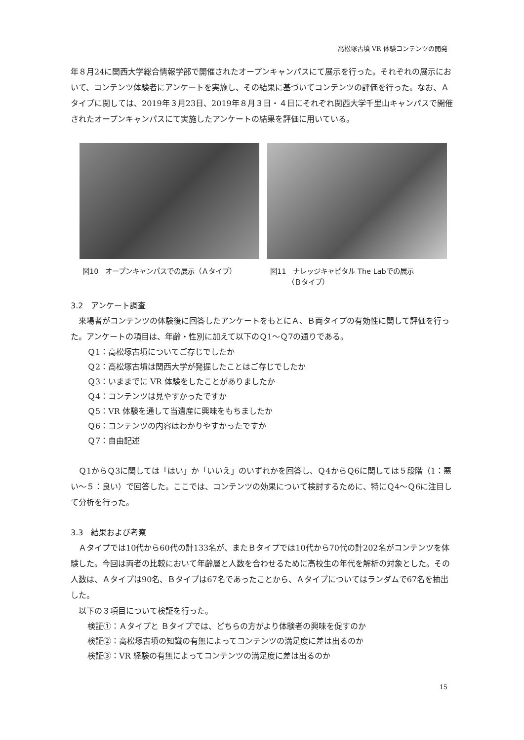高松塚古墳 VR 体験コンテンツの開発
年８月24に関西大学総合情報学部で開催されたオープンキャンパスにて展示を行った。それぞれの展示において、コンテンツ体験者にアンケートを実施し、その結果に基づいてコンテンツの評価を行った。なお、Ａタイプに関しては、2019年３月23日、2019年８月３日・４日にそれぞれ関西大学千里山キャンパスで開催されたオープンキャンパスにて実施したアンケートの結果を評価に用いている。
図10　オープンキャンパスでの展示（Ａタイプ） 図11　ナレッジキャピタル The Labでの展示
　　　（Ｂタイプ）
3.2　アンケート調査
来場者がコンテンツの体験後に回答したアンケートをもとにＡ、Ｂ両タイプの有効性に関して評価を行った。アンケートの項目は、年齢・性別に加えて以下のＱ1～Ｑ7の通りである。
Ｑ1：高松塚古墳についてご存じでしたか
Ｑ2：高松塚古墳は関西大学が発掘したことはご存じでしたか
Ｑ3：いままでに VR 体験をしたことがありましたか
Ｑ4：コンテンツは見やすかったですか
Ｑ5：VR 体験を通して当遺産に興味をもちましたか
Ｑ6：コンテンツの内容はわかりやすかったですか
Ｑ7：自由記述
Ｑ1からＱ3に関しては「はい」か「いいえ」のいずれかを回答し、Ｑ4からＱ6に関しては５段階（1：悪い～５：良い）で回答した。ここでは、コンテンツの効果について検討するために、特にＱ4～Ｑ6に注目して分析を行った。
3.3　結果および考察
Ａタイプでは10代から60代の計133名が、またＢタイプでは10代から70代の計202名がコンテンツを体験した。今回は両者の比較において年齢層と人数を合わせるために高校生の年代を解析の対象とした。その人数は、Ａタイプは90名、Ｂタイプは67名であったことから、Ａタイプについてはランダムで67名を抽出した。
以下の３項目について検証を行った。
検証①：Ａタイプと Ｂタイプでは、どちらの方がより体験者の興味を促すのか
検証②：高松塚古墳の知識の有無によってコンテンツの満足度に差は出るのか
検証③：VR 経験の有無によってコンテンツの満足度に差は出るのか
15